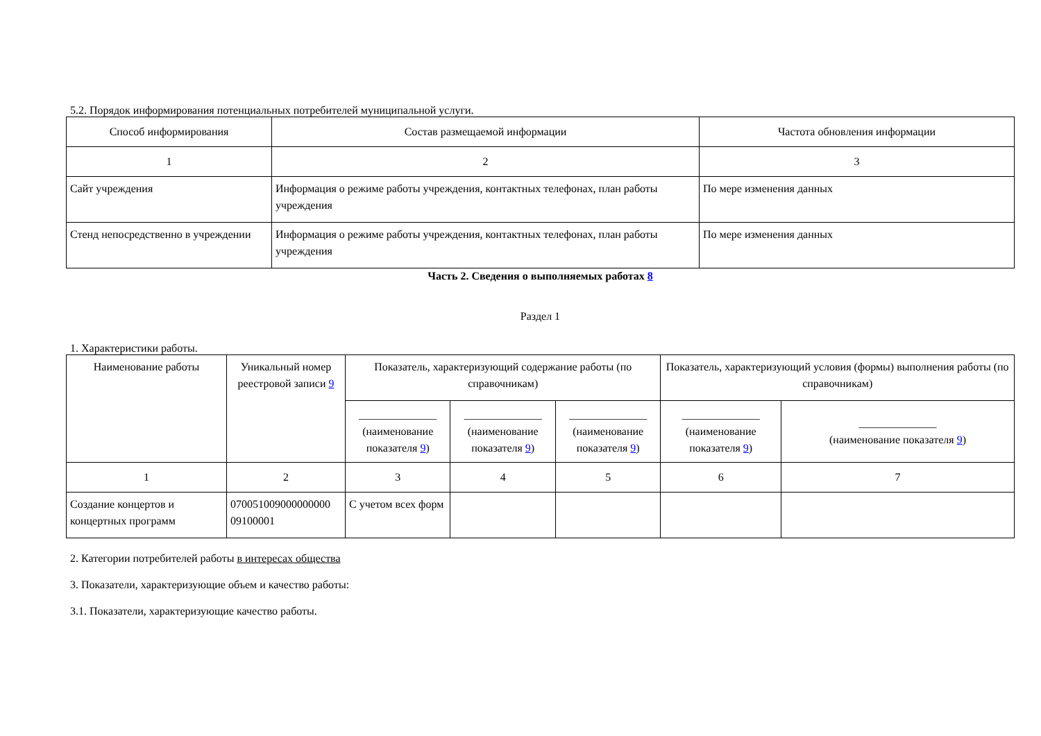5.2. Порядок информирования потенциальных потребителей муниципальной услуги.
| Способ информирования | Состав размещаемой информации | Частота обновления информации |
| --- | --- | --- |
| 1 | 2 | 3 |
| Сайт учреждения | Информация о режиме работы учреждения, контактных телефонах, план работы учреждения | По мере изменения данных |
| Стенд непосредственно в учреждении | Информация о режиме работы учреждения, контактных телефонах, план работы учреждения | По мере изменения данных |
Часть 2. Сведения о выполняемых работах 8
Раздел 1
1. Характеристики работы.
| Наименование работы | Уникальный номер реестровой записи 9 | Показатель, характеризующий содержание работы (по справочникам) | | | Показатель, характеризующий условия (формы) выполнения работы (по справочникам) | |
| --- | --- | --- | --- | --- | --- | --- |
| | | ______________ (наименование показателя 9 ) | ______________ (наименование показателя 9 ) | ______________ (наименование показателя 9 ) | ______________ (наименование показателя 9 ) | ______________ (наименование показателя 9 ) |
| 1 | 2 | 3 | 4 | 5 | 6 | 7 |
| Создание концертов и концертных программ | 070051009000000000 09100001 | С учетом всех форм | | | | |
2. Категории потребителей работы в интересах общества
3. Показатели, характеризующие объем и качество работы:
3.1. Показатели, характеризующие качество работы.